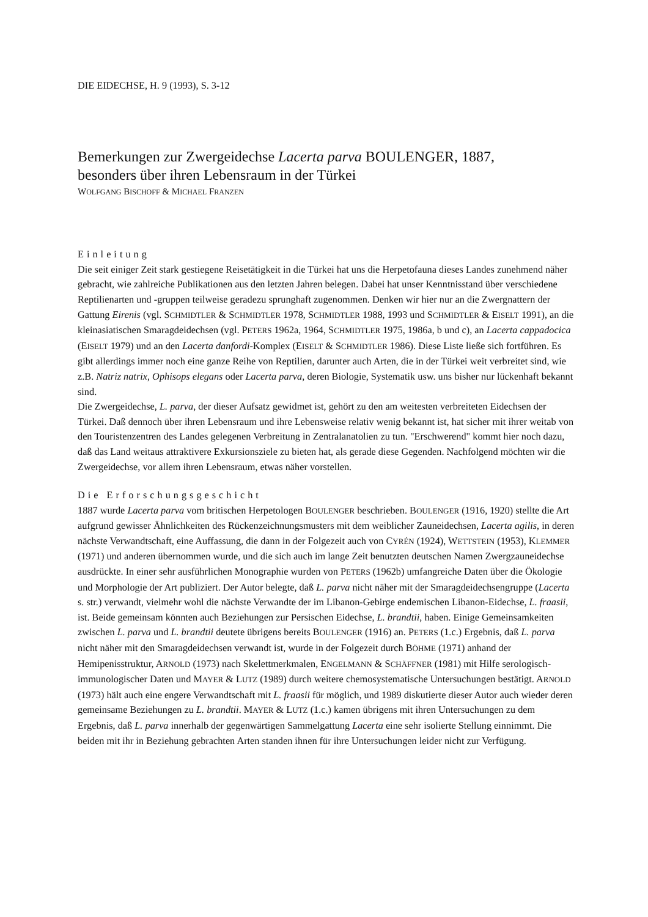DIE EIDECHSE, H. 9 (1993), S. 3-12
Bemerkungen zur Zwergeidechse Lacerta parva BOULENGER, 1887,
besonders über ihren Lebensraum in der Türkei
WOLFGANG BISCHOFF & MICHAEL FRANZEN
Einleitung
Die seit einiger Zeit stark gestiegene Reisetätigkeit in die Türkei hat uns die Herpetofauna dieses Landes zunehmend näher gebracht, wie zahlreiche Publikationen aus den letzten Jahren belegen. Dabei hat unser Kenntnisstand über verschiedene Reptilienarten und -gruppen teilweise geradezu sprunghaft zugenommen. Denken wir hier nur an die Zwergnattern der Gattung Eirenis (vgl. SCHMIDTLER & SCHMIDTLER 1978, SCHMIDTLER 1988, 1993 und SCHMIDTLER & EISELT 1991), an die kleinasiatischen Smaragdeidechsen (vgl. PETERS 1962a, 1964, SCHMIDTLER 1975, 1986a, b und c), an Lacerta cappadocica (EISELT 1979) und an den Lacerta danfordi-Komplex (EISELT & SCHMIDTLER 1986). Diese Liste ließe sich fortführen. Es gibt allerdings immer noch eine ganze Reihe von Reptilien, darunter auch Arten, die in der Türkei weit verbreitet sind, wie z.B. Natriz natrix, Ophisops elegans oder Lacerta parva, deren Biologie, Systematik usw. uns bisher nur lückenhaft bekannt sind.
Die Zwergeidechse, L. parva, der dieser Aufsatz gewidmet ist, gehört zu den am weitesten verbreiteten Eidechsen der Türkei. Daß dennoch über ihren Lebensraum und ihre Lebensweise relativ wenig bekannt ist, hat sicher mit ihrer weitab von den Touristenzentren des Landes gelegenen Verbreitung in Zentralanatolien zu tun. "Erschwerend" kommt hier noch dazu, daß das Land weitaus attraktivere Exkursionsziele zu bieten hat, als gerade diese Gegenden. Nachfolgend möchten wir die Zwergeidechse, vor allem ihren Lebensraum, etwas näher vorstellen.
Die Erforschungsgeschicht
1887 wurde Lacerta parva vom britischen Herpetologen BOULENGER beschrieben. BOULENGER (1916, 1920) stellte die Art aufgrund gewisser Ähnlichkeiten des Rückenzeichnungsmusters mit dem weiblicher Zauneidechsen, Lacerta agilis, in deren nächste Verwandtschaft, eine Auffassung, die dann in der Folgezeit auch von CYRÉN (1924), WETTSTEIN (1953), KLEMMER (1971) und anderen übernommen wurde, und die sich auch im lange Zeit benutzten deutschen Namen Zwergzauneidechse ausdrückte. In einer sehr ausführlichen Monographie wurden von PETERS (1962b) umfangreiche Daten über die Ökologie und Morphologie der Art publiziert. Der Autor belegte, daß L. parva nicht näher mit der Smaragdeidechsengruppe (Lacerta s. str.) verwandt, vielmehr wohl die nächste Verwandte der im Libanon-Gebirge endemischen Libanon-Eidechse, L. fraasii, ist. Beide gemeinsam könnten auch Beziehungen zur Persischen Eidechse, L. brandtii, haben. Einige Gemeinsamkeiten zwischen L. parva und L. brandtii deutete übrigens bereits BOULENGER (1916) an. PETERS (1.c.) Ergebnis, daß L. parva nicht näher mit den Smaragdeidechsen verwandt ist, wurde in der Folgezeit durch BÖHME (1971) anhand der Hemipenisstruktur, ARNOLD (1973) nach Skelettmerkmalen, ENGELMANN & SCHÄFFNER (1981) mit Hilfe serologisch-immunologischer Daten und MAYER & LUTZ (1989) durch weitere chemosystematische Untersuchungen bestätigt. ARNOLD (1973) hält auch eine engere Verwandtschaft mit L. fraasii für möglich, und 1989 diskutierte dieser Autor auch wieder deren gemeinsame Beziehungen zu L. brandtii. MAYER & LUTZ (1.c.) kamen übrigens mit ihren Untersuchungen zu dem Ergebnis, daß L. parva innerhalb der gegenwärtigen Sammelgattung Lacerta eine sehr isolierte Stellung einnimmt. Die beiden mit ihr in Beziehung gebrachten Arten standen ihnen für ihre Untersuchungen leider nicht zur Verfügung.